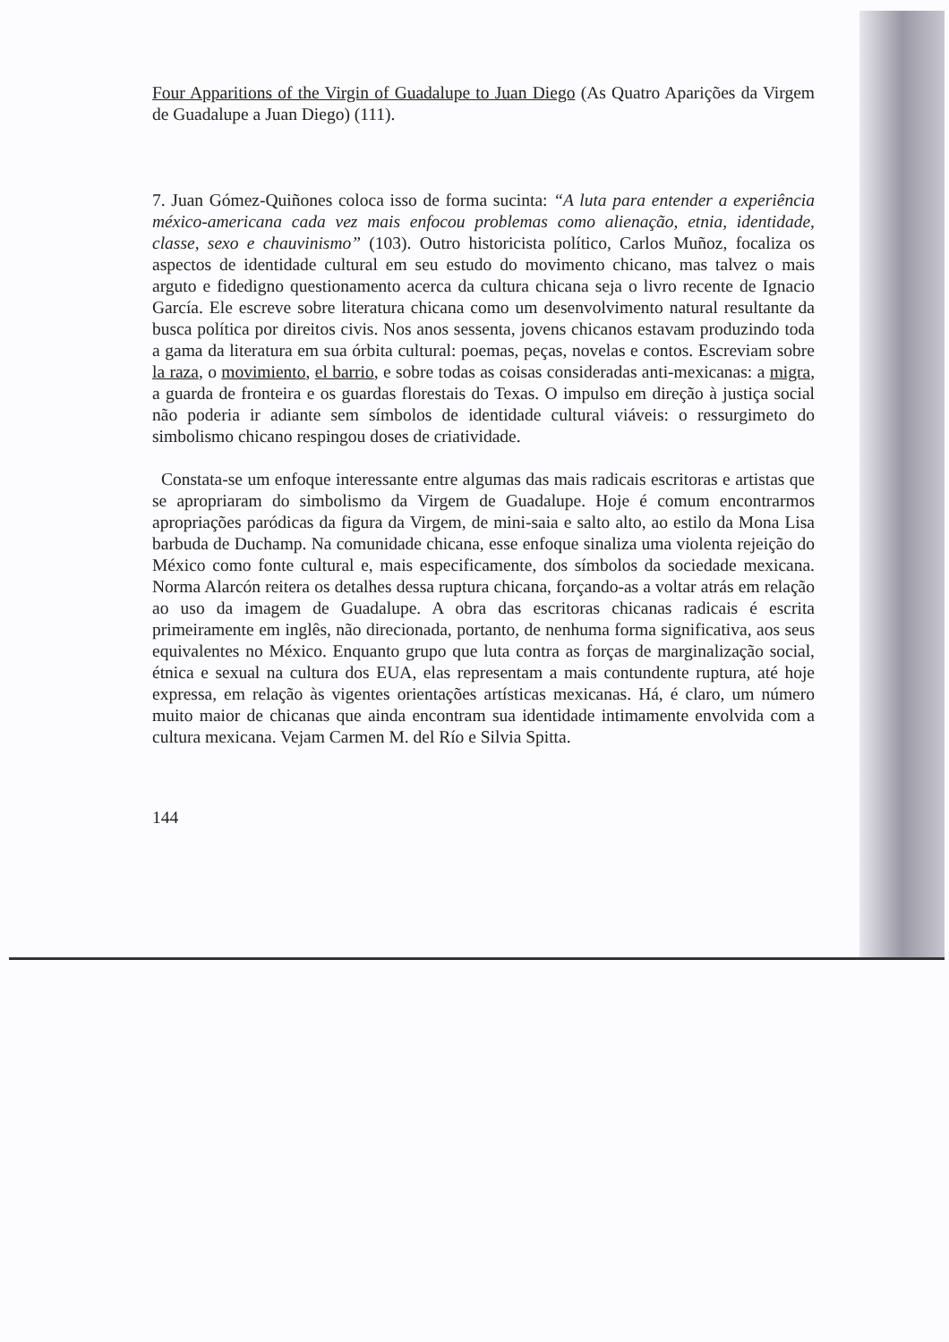Four Apparitions of the Virgin of Guadalupe to Juan Diego (As Quatro Aparições da Virgem de Guadalupe a Juan Diego) (111).
7. Juan Gómez-Quiñones coloca isso de forma sucinta: “A luta para entender a experiência méxico-americana cada vez mais enfocou problemas como alienação, etnia, identidade, classe, sexo e chauvinismo” (103). Outro historicista político, Carlos Muñoz, focaliza os aspectos de identidade cultural em seu estudo do movimento chicano, mas talvez o mais arguto e fidedigno questionamento acerca da cultura chicana seja o livro recente de Ignacio García. Ele escreve sobre literatura chicana como um desenvolvimento natural resultante da busca política por direitos civis. Nos anos sessenta, jovens chicanos estavam produzindo toda a gama da literatura em sua órbita cultural: poemas, peças, novelas e contos. Escreviam sobre la raza, o movimiento, el barrio, e sobre todas as coisas consideradas anti-mexicanas: a migra, a guarda de fronteira e os guardas florestais do Texas. O impulso em direção à justiça social não poderia ir adiante sem símbolos de identidade cultural viáveis: o ressurgimeto do simbolismo chicano respingou doses de criatividade.
Constata-se um enfoque interessante entre algumas das mais radicais escritoras e artistas que se apropriaram do simbolismo da Virgem de Guadalupe. Hoje é comum encontrarmos apropriações paródicas da figura da Virgem, de mini-saia e salto alto, ao estilo da Mona Lisa barbuda de Duchamp. Na comunidade chicana, esse enfoque sinaliza uma violenta rejeição do México como fonte cultural e, mais especificamente, dos símbolos da sociedade mexicana. Norma Alarcón reitera os detalhes dessa ruptura chicana, forçando-as a voltar atrás em relação ao uso da imagem de Guadalupe. A obra das escritoras chicanas radicais é escrita primeiramente em inglês, não direcionada, portanto, de nenhuma forma significativa, aos seus equivalentes no México. Enquanto grupo que luta contra as forças de marginalização social, étnica e sexual na cultura dos EUA, elas representam a mais contundente ruptura, até hoje expressa, em relação às vigentes orientações artísticas mexicanas. Há, é claro, um número muito maior de chicanas que ainda encontram sua identidade intimamente envolvida com a cultura mexicana. Vejam Carmen M. del Río e Silvia Spitta.
144